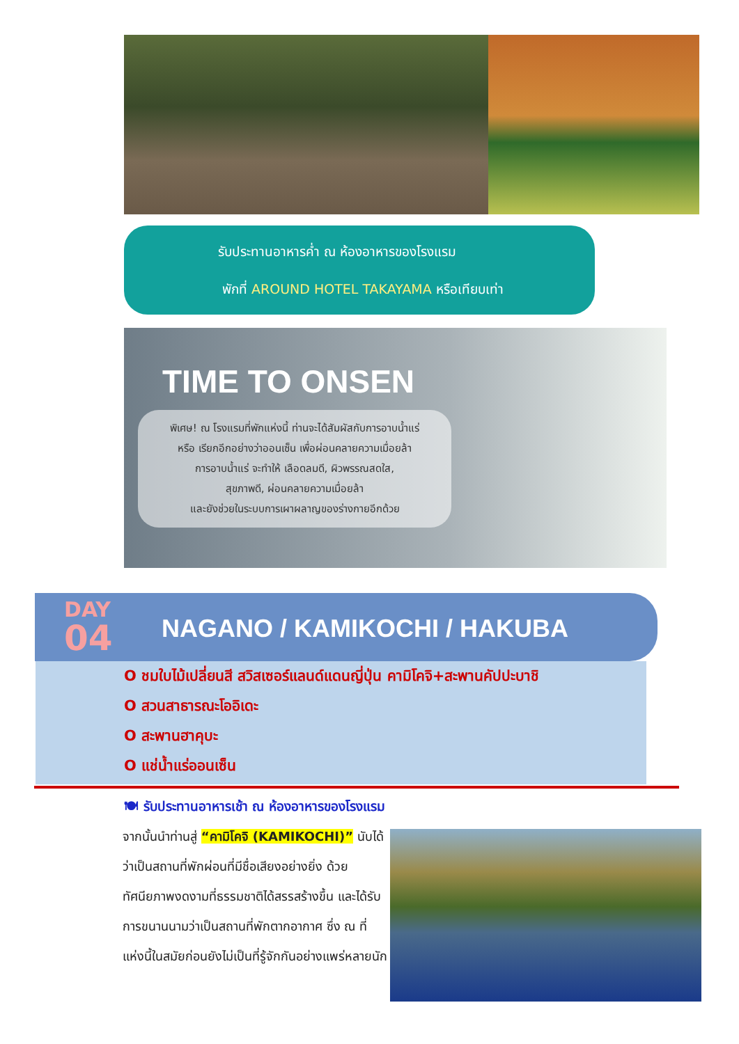รับประทานอาหารค่ำ ณ ห้องอาหารของโรงแรม
พักที่ AROUND HOTEL TAKAYAMA หรือเทียบเท่า
TIME TO ONSEN
พิเศษ! ณ โรงแรมที่พักแห่งนี้ ท่านจะได้สัมผัสกับการอาบน้ำแร่
หรือ เรียกอีกอย่างว่าออนเซ็น เพื่อผ่อนคลายความเมื่อยล้า
การอาบน้ำแร่ จะทำให้ เลือดลมดี, ผิวพรรณสดใส,
สุขภาพดี, ผ่อนคลายความเมื่อยล้า
และยังช่วยในระบบการเผาผลาญของร่างกายอีกด้วย
DAY
04
NAGANO / KAMIKOCHI / HAKUBA
O ชมใบไม้เปลี่ยนสี สวิสเซอร์แลนด์แดนญี่ปุ่น คามิโคจิ+สะพานคัปปะบาชิ
O สวนสาธารณะโออิเดะ
O สะพานฮาคุบะ
O แช่น้ำแร่ออนเซ็น
🍽 รับประทานอาหารเช้า ณ ห้องอาหารของโรงแรม
จากนั้นนำท่านสู่ “คามิโคจิ (KAMIKOCHI)” นับได้ว่าเป็นสถานที่พักผ่อนที่มีชื่อเสียงอย่างยิ่ง ด้วยทัศนียภาพงดงามที่ธรรมชาติได้สรรสร้างขึ้น และได้รับการขนานนามว่าเป็นสถานที่พักตากอากาศ ซึ่ง ณ ที่แห่งนี้ในสมัยก่อนยังไม่เป็นที่รู้จักกันอย่างแพร่หลายนัก